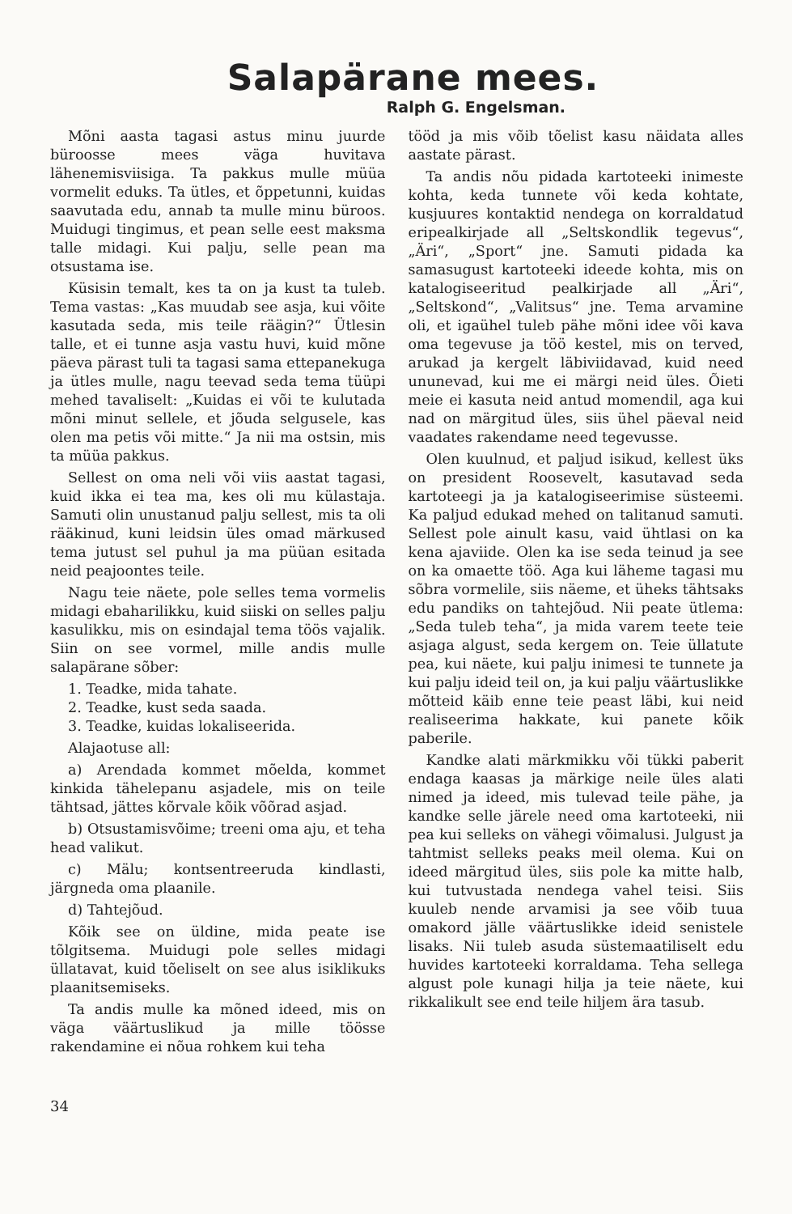Salapärane mees.
Ralph G. Engelsman.
Mõni aasta tagasi astus minu juurde büroosse mees väga huvitava lähenemisviisiga. Ta pakkus mulle müüa vormelit eduks. Ta ütles, et õppetunni, kuidas saavutada edu, annab ta mulle minu büroos. Muidugi tingimus, et pean selle eest maksma talle midagi. Kui palju, selle pean ma otsustama ise.
Küsisin temalt, kes ta on ja kust ta tuleb. Tema vastas: „Kas muudab see asja, kui võite kasutada seda, mis teile räägin?“ Ütlesin talle, et ei tunne asja vastu huvi, kuid mõne päeva pärast tuli ta tagasi sama ettepanekuga ja ütles mulle, nagu teevad seda tema tüüpi mehed tavaliselt: „Kuidas ei või te kulutada mõni minut sellele, et jõuda selgusele, kas olen ma petis või mitte.“ Ja nii ma ostsin, mis ta müüa pakkus.
Sellest on oma neli või viis aastat tagasi, kuid ikka ei tea ma, kes oli mu külastaja. Samuti olin unustanud palju sellest, mis ta oli rääkinud, kuni leidsin üles omad märkused tema jutust sel puhul ja ma püüan esitada neid peajoontes teile.
Nagu teie näete, pole selles tema vormelis midagi ebaharilikku, kuid siiski on selles palju kasulikku, mis on esindajal tema töös vajalik. Siin on see vormel, mille andis mulle salapärane sõber:
1. Teadke, mida tahate.
2. Teadke, kust seda saada.
3. Teadke, kuidas lokaliseerida.
Alajaotuse all:
a) Arendada kommet mõelda, kommet kinkida tähelepanu asjadele, mis on teile tähtsad, jättes kõrvale kõik võõrad asjad.
b) Otsustamisvõime; treeni oma aju, et teha head valikut.
c) Mälu; kontsentreeruda kindlasti, järgneda oma plaanile.
d) Tahtejõud.
Kõik see on üldine, mida peate ise tõlgitsema. Muidugi pole selles midagi üllatavat, kuid tõeliselt on see alus isiklikuks plaanitsemiseks.
Ta andis mulle ka mõned ideed, mis on väga väärtuslikud ja mille töösse rakendamine ei nõua rohkem kui teha
34
tööd ja mis võib tõelist kasu näidata alles aastate pärast.
Ta andis nõu pidada kartoteeki inimeste kohta, keda tunnete või keda kohtate, kusjuures kontaktid nendega on korraldatud eripealkirjade all „Seltskondlik tegevus“, „Äri“, „Sport“ jne. Samuti pidada ka samasugust kartoteeki ideede kohta, mis on katalogiseeritud pealkirjade all „Äri“, „Seltskond“, „Valitsus“ jne. Tema arvamine oli, et igaühel tuleb pähe mõni idee või kava oma tegevuse ja töö kestel, mis on terved, arukad ja kergelt läbiviidavad, kuid need ununevad, kui me ei märgi neid üles. Õieti meie ei kasuta neid antud momendil, aga kui nad on märgitud üles, siis ühel päeval neid vaadates rakendame need tegevusse.
Olen kuulnud, et paljud isikud, kellest üks on president Roosevelt, kasutavad seda kartoteegi ja ja katalogiseerimise süsteemi. Ka paljud edukad mehed on talitanud samuti. Sellest pole ainult kasu, vaid ühtlasi on ka kena ajaviide. Olen ka ise seda teinud ja see on ka omaette töö. Aga kui läheme tagasi mu sõbra vormelile, siis näeme, et üheks tähtsaks edu pandiks on tahtejõud. Nii peate ütlema: „Seda tuleb teha“, ja mida varem teete teie asjaga algust, seda kergem on. Teie üllatute pea, kui näete, kui palju inimesi te tunnete ja kui palju ideid teil on, ja kui palju väärtuslikke mõtteid käib enne teie peast läbi, kui neid realiseerima hakkate, kui panete kõik paberile.
Kandke alati märkmikku või tükki paberit endaga kaasas ja märkige neile üles alati nimed ja ideed, mis tulevad teile pähe, ja kandke selle järele need oma kartoteeki, nii pea kui selleks on vähegi võimalusi. Julgust ja tahtmist selleks peaks meil olema. Kui on ideed märgitud üles, siis pole ka mitte halb, kui tutvustada nendega vahel teisi. Siis kuuleb nende arvamisi ja see võib tuua omakord jälle väärtuslikke ideid senistele lisaks. Nii tuleb asuda süstemaatiliselt edu huvides kartoteeki korraldama. Teha sellega algust pole kunagi hilja ja teie näete, kui rikkalikult see end teile hiljem ära tasub.